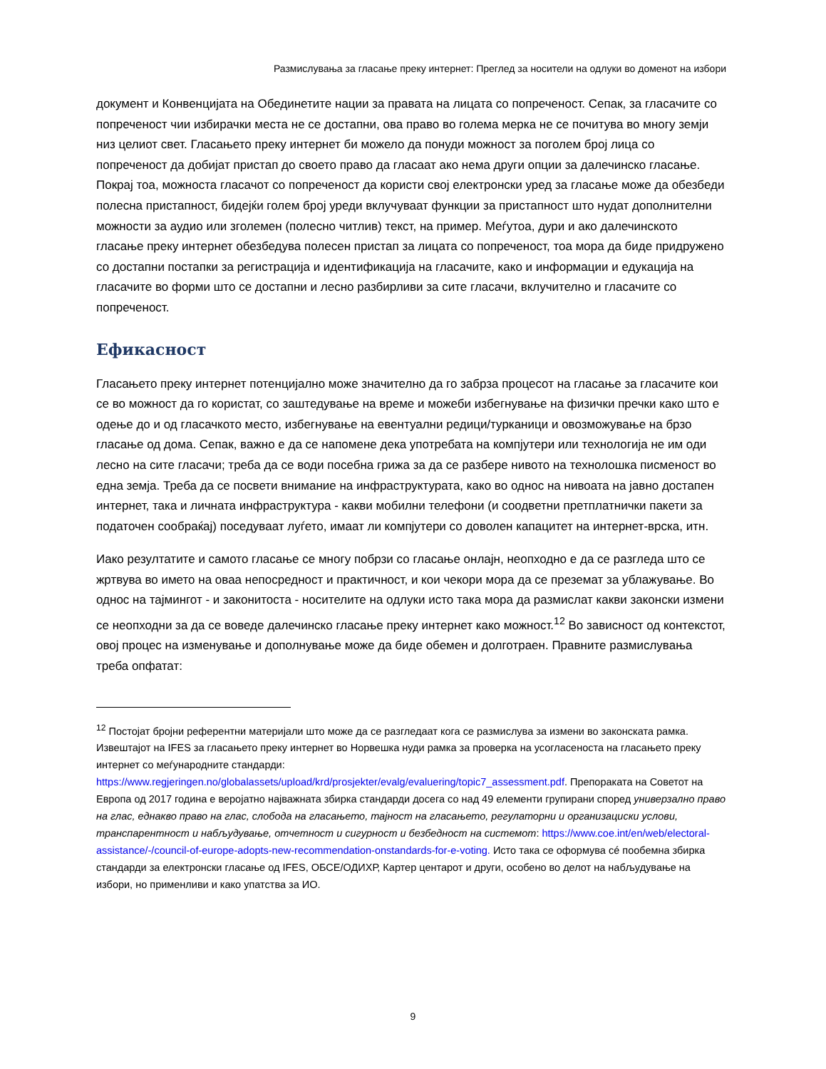Размислувања за гласање преку интернет: Преглед за носители на одлуки во доменот на избори
документ и Конвенцијата на Обединетите нации за правата на лицата со попреченост. Сепак, за гласачите со попреченост чии избирачки места не се достапни, ова право во голема мерка не се почитува во многу земји низ целиот свет. Гласањето преку интернет би можело да понуди можност за поголем број лица со попреченост да добијат пристап до своето право да гласаат ако нема други опции за далечинско гласање. Покрај тоа, можноста гласачот со попреченост да користи свој електронски уред за гласање може да обезбеди полесна пристапност, бидејќи голем број уреди вклучуваат функции за пристапност што нудат дополнителни можности за аудио или зголемен (полесно читлив) текст, на пример. Меѓутоа, дури и ако далечинското гласање преку интернет обезбедува полесен пристап за лицата со попреченост, тоа мора да биде придружено со достапни постапки за регистрација и идентификација на гласачите, како и информации и едукација на гласачите во форми што се достапни и лесно разбирливи за сите гласачи, вклучително и гласачите со попреченост.
Ефикасност
Гласањето преку интернет потенцијално може значително да го забрза процесот на гласање за гласачите кои се во можност да го користат, со заштедување на време и можеби избегнување на физички пречки како што е одење до и од гласачкото место, избегнување на евентуални редици/турканици и овозможување на брзо гласање од дома. Сепак, важно е да се напомене дека употребата на компјутери или технологија не им оди лесно на сите гласачи; треба да се води посебна грижа за да се разбере нивото на технолошка писменост во една земја. Треба да се посвети внимание на инфраструктурата, како во однос на нивоата на јавно достапен интернет, така и личната инфраструктура - какви мобилни телефони (и соодветни претплатнички пакети за податочен сообраќај) поседуваат луѓето, имаат ли компјутери со доволен капацитет на интернет-врска, итн.
Иако резултатите и самото гласање се многу побрзи со гласање онлајн, неопходно е да се разгледа што се жртвува во името на оваа непосредност и практичност, и кои чекори мора да се преземат за ублажување. Во однос на тајмингот - и законитоста - носителите на одлуки исто така мора да размислат какви законски измени се неопходни за да се воведе далечинско гласање преку интернет како можност.<sup>12</sup> Во зависност од контекстот, овој процес на изменување и дополнување може да биде обемен и долготраен. Правните размислувања треба опфатат:
<sup>12</sup> Постојат бројни референтни материјали што може да се разгледаат кога се размислува за измени во законската рамка. Извештајот на IFES за гласањето преку интернет во Норвешка нуди рамка за проверка на усогласеноста на гласањето преку интернет со меѓународните стандарди: https://www.regjeringen.no/globalassets/upload/krd/prosjekter/evalg/evaluering/topic7_assessment.pdf. Препораката на Советот на Европа од 2017 година е веројатно најважната збирка стандарди досега со над 49 елементи групирани според универзално право на глас, еднакво право на глас, слобода на гласањето, тајност на гласањето, регулаторни и организациски услови, транспарентност и набљудување, отчетност и сигурност и безбедност на системот: https://www.coe.int/en/web/electoral-assistance/-/council-of-europe-adopts-new-recommendation-onstandards-for-e-voting. Исто така се оформува сé пообемна збирка стандарди за електронски гласање од IFES, ОБСЕ/ОДИХР, Картер центарот и други, особено во делот на набљудување на избори, но применливи и како упатства за ИО.
9